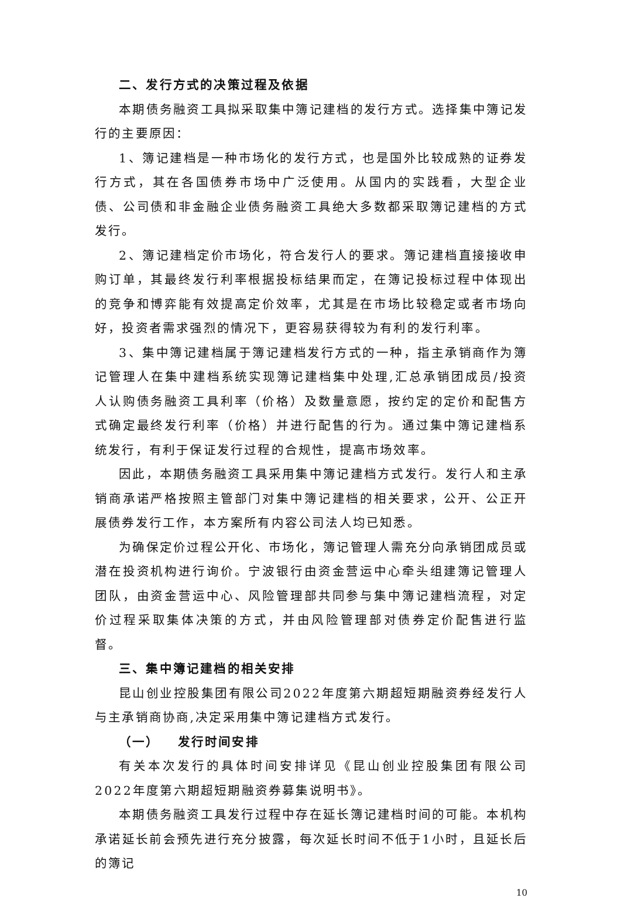二、发行方式的决策过程及依据
本期债务融资工具拟采取集中簿记建档的发行方式。选择集中簿记发行的主要原因：
1、簿记建档是一种市场化的发行方式，也是国外比较成熟的证券发行方式，其在各国债券市场中广泛使用。从国内的实践看，大型企业债、公司债和非金融企业债务融资工具绝大多数都采取簿记建档的方式发行。
2、簿记建档定价市场化，符合发行人的要求。簿记建档直接接收申购订单，其最终发行利率根据投标结果而定，在簿记投标过程中体现出的竞争和博弈能有效提高定价效率，尤其是在市场比较稳定或者市场向好，投资者需求强烈的情况下，更容易获得较为有利的发行利率。
3、集中簿记建档属于簿记建档发行方式的一种，指主承销商作为簿记管理人在集中建档系统实现簿记建档集中处理,汇总承销团成员/投资人认购债务融资工具利率（价格）及数量意愿，按约定的定价和配售方式确定最终发行利率（价格）并进行配售的行为。通过集中簿记建档系统发行，有利于保证发行过程的合规性，提高市场效率。
因此，本期债务融资工具采用集中簿记建档方式发行。发行人和主承销商承诺严格按照主管部门对集中簿记建档的相关要求，公开、公正开展债券发行工作，本方案所有内容公司法人均已知悉。
为确保定价过程公开化、市场化，簿记管理人需充分向承销团成员或潜在投资机构进行询价。宁波银行由资金营运中心牵头组建簿记管理人团队，由资金营运中心、风险管理部共同参与集中簿记建档流程，对定价过程采取集体决策的方式，并由风险管理部对债券定价配售进行监督。
三、集中簿记建档的相关安排
昆山创业控股集团有限公司2022年度第六期超短期融资券经发行人与主承销商协商,决定采用集中簿记建档方式发行。
（一） 发行时间安排
有关本次发行的具体时间安排详见《昆山创业控股集团有限公司2022年度第六期超短期融资券募集说明书》。
本期债务融资工具发行过程中存在延长簿记建档时间的可能。本机构承诺延长前会预先进行充分披露，每次延长时间不低于1小时，且延长后的簿记
10